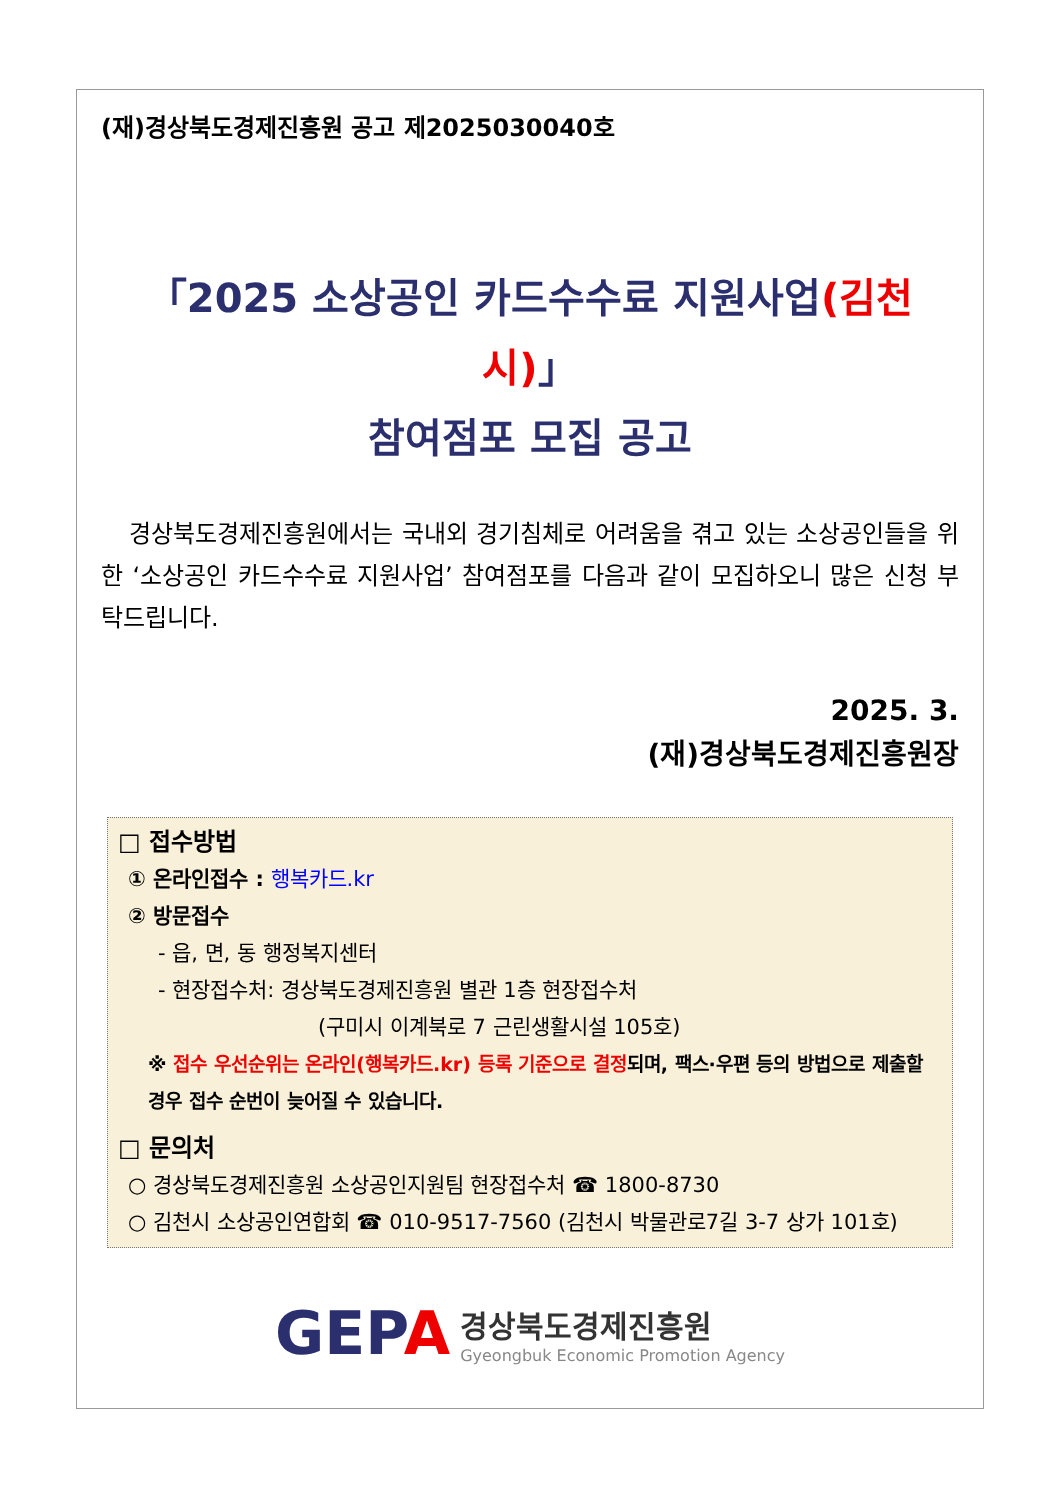(재)경상북도경제진흥원 공고 제2025030040호
「2025 소상공인 카드수수료 지원사업(김천시)」
참여점포 모집 공고
경상북도경제진흥원에서는 국내외 경기침체로 어려움을 겪고 있는 소상공인들을 위한 ‘소상공인 카드수수료 지원사업’ 참여점포를 다음과 같이 모집하오니 많은 신청 부탁드립니다.
2025. 3.
(재)경상북도경제진흥원장
□ 접수방법
① 온라인접수 : 행복카드.kr
② 방문접수
- 읍, 면, 동 행정복지센터
- 현장접수처: 경상북도경제진흥원 별관 1층 현장접수처
(구미시 이계북로 7 근린생활시설 105호)
※ 접수 우선순위는 온라인(행복카드.kr) 등록 기준으로 결정되며, 팩스·우편 등의 방법으로 제출할 경우 접수 순번이 늦어질 수 있습니다.
□ 문의처
○ 경상북도경제진흥원 소상공인지원팀 현장접수처 ☎ 1800-8730
○ 김천시 소상공인연합회 ☎ 010-9517-7560 (김천시 박물관로7길 3-7 상가 101호)
GEPA 경상북도경제진흥원
Gyeongbuk Economic Promotion Agency